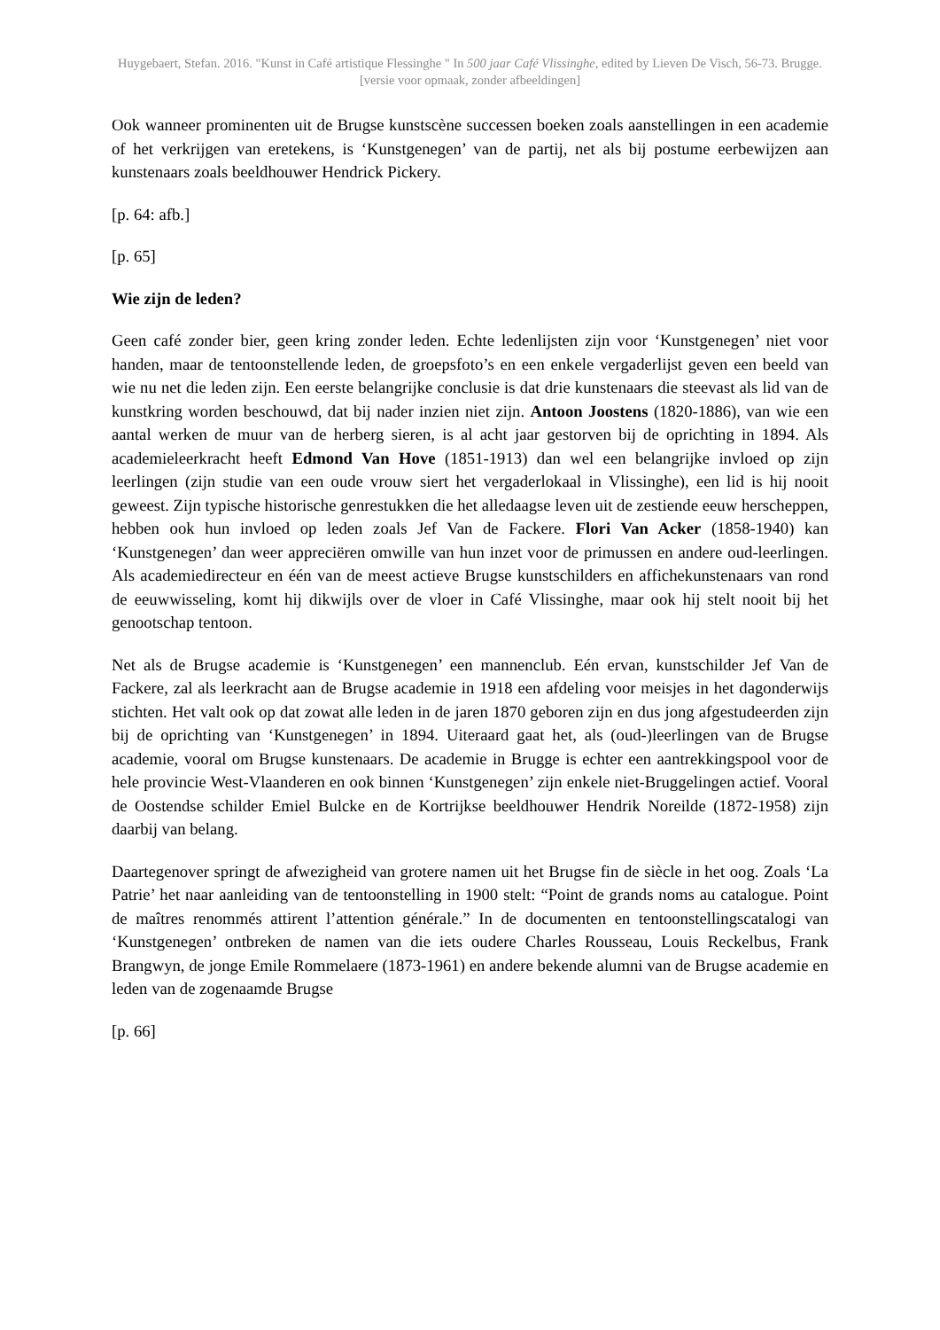Huygebaert, Stefan. 2016. "Kunst in Café artistique Flessinghe " In 500 jaar Café Vlissinghe, edited by Lieven De Visch, 56-73. Brugge. [versie voor opmaak, zonder afbeeldingen]
Ook wanneer prominenten uit de Brugse kunstscène successen boeken zoals aanstellingen in een academie of het verkrijgen van eretekens, is ‘Kunstgenegen’ van de partij, net als bij postume eerbewijzen aan kunstenaars zoals beeldhouwer Hendrick Pickery.
[p. 64: afb.]
[p. 65]
Wie zijn de leden?
Geen café zonder bier, geen kring zonder leden. Echte ledenlijsten zijn voor ‘Kunstgenegen’ niet voor handen, maar de tentoonstellende leden, de groepsfoto’s en een enkele vergaderlijst geven een beeld van wie nu net die leden zijn. Een eerste belangrijke conclusie is dat drie kunstenaars die steevast als lid van de kunstkring worden beschouwd, dat bij nader inzien niet zijn. Antoon Joostens (1820-1886), van wie een aantal werken de muur van de herberg sieren, is al acht jaar gestorven bij de oprichting in 1894. Als academieleerkracht heeft Edmond Van Hove (1851-1913) dan wel een belangrijke invloed op zijn leerlingen (zijn studie van een oude vrouw siert het vergaderlokaal in Vlissinghe), een lid is hij nooit geweest. Zijn typische historische genrestukken die het alledaagse leven uit de zestiende eeuw herscheppen, hebben ook hun invloed op leden zoals Jef Van de Fackere. Flori Van Acker (1858-1940) kan ‘Kunstgenegen’ dan weer appreciëren omwille van hun inzet voor de primussen en andere oud-leerlingen. Als academiedirecteur en één van de meest actieve Brugse kunstschilders en affichekunstenaars van rond de eeuwwisseling, komt hij dikwijls over de vloer in Café Vlissinghe, maar ook hij stelt nooit bij het genootschap tentoon.
Net als de Brugse academie is ‘Kunstgenegen’ een mannenclub. Eén ervan, kunstschilder Jef Van de Fackere, zal als leerkracht aan de Brugse academie in 1918 een afdeling voor meisjes in het dagonderwijs stichten. Het valt ook op dat zowat alle leden in de jaren 1870 geboren zijn en dus jong afgestudeerden zijn bij de oprichting van ‘Kunstgenegen’ in 1894. Uiteraard gaat het, als (oud-)leerlingen van de Brugse academie, vooral om Brugse kunstenaars. De academie in Brugge is echter een aantrekkingspool voor de hele provincie West-Vlaanderen en ook binnen ‘Kunstgenegen’ zijn enkele niet-Bruggelingen actief. Vooral de Oostendse schilder Emiel Bulcke en de Kortrijkse beeldhouwer Hendrik Noreilde (1872-1958) zijn daarbij van belang.
Daartegenover springt de afwezigheid van grotere namen uit het Brugse fin de siècle in het oog. Zoals ‘La Patrie’ het naar aanleiding van de tentoonstelling in 1900 stelt: “Point de grands noms au catalogue. Point de maîtres renommés attirent l’attention générale.” In de documenten en tentoonstellingscatalogi van ‘Kunstgenegen’ ontbreken de namen van die iets oudere Charles Rousseau, Louis Reckelbus, Frank Brangwyn, de jonge Emile Rommelaere (1873-1961) en andere bekende alumni van de Brugse academie en leden van de zogenaamde Brugse
[p. 66]